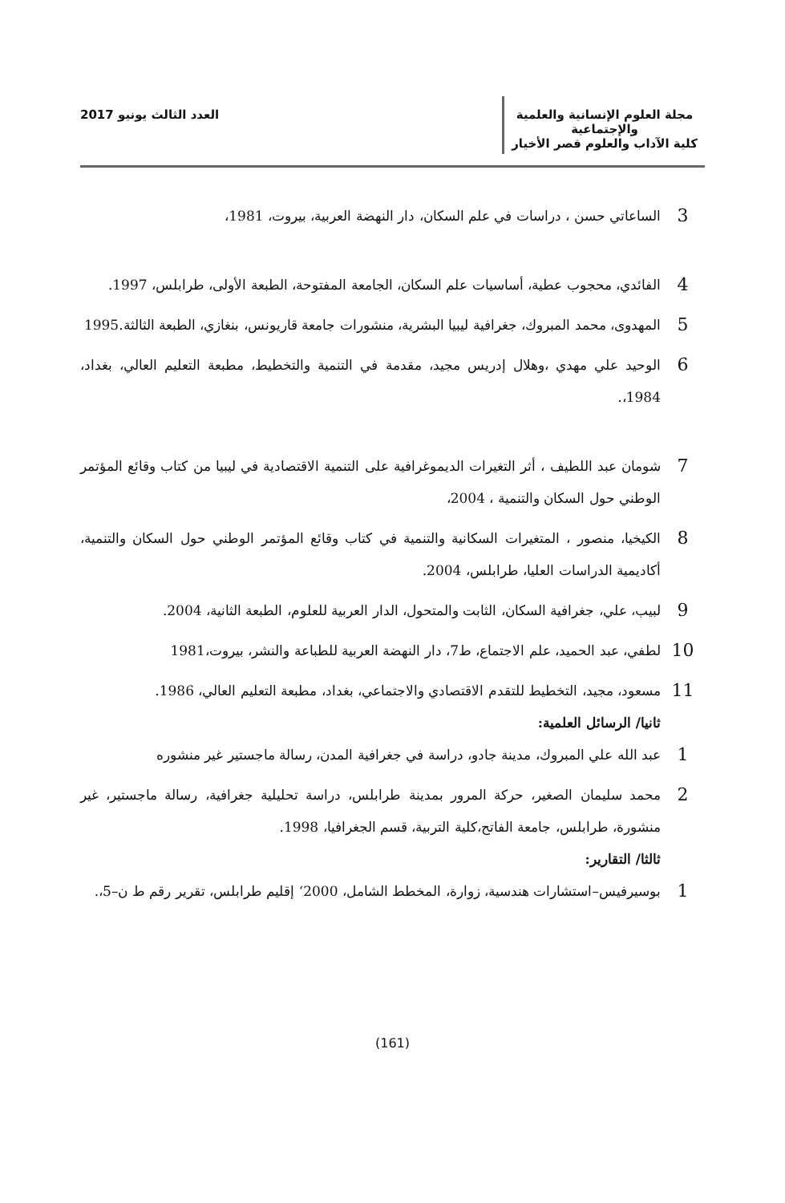مجلة العلوم الإنسانية والعلمية والإجتماعية
كلية الآداب والعلوم قصر الأخيار
العدد الثالث يونيو 2017
3
الساعاتي حسن ، دراسات في علم السكان، دار النهضة العربية، بيروت، 1981،
4
الفائدي، محجوب عطية، أساسيات علم السكان، الجامعة المفتوحة، الطبعة الأولى، طرابلس، 1997.
5
المهدوى، محمد المبروك، جغرافية ليبيا البشرية، منشورات جامعة قاريونس، بنغازي، الطبعة الثالثة.1995
6
الوحيد علي مهدي ،وهلال إدريس مجيد، مقدمة في التنمية والتخطيط، مطبعة التعليم العالي، بغداد، 1984،.
7
شومان عبد اللطيف ، أثر التغيرات الديموغرافية على التنمية الاقتصادية في ليبيا من كتاب وقائع المؤتمر الوطني حول السكان والتنمية ، 2004،
8
الكيخيا، منصور ، المتغيرات السكانية والتنمية في كتاب وقائع المؤتمر الوطني حول السكان والتنمية، أكاديمية الدراسات العليا، طرابلس، 2004.
9
لبيب، علي، جغرافية السكان، الثابت والمتحول، الدار العربية للعلوم، الطبعة الثانية، 2004.
10
لطفي، عبد الحميد، علم الاجتماع، ط7، دار النهضة العربية للطباعة والنشر، بيروت،1981
11
مسعود، مجيد، التخطيط للتقدم الاقتصادي والاجتماعي، بغداد، مطبعة التعليم العالي، 1986.
ثانيا/ الرسائل العلمية:
1
عبد الله علي المبروك، مدينة جادو، دراسة في جغرافية المدن، رسالة ماجستير غير منشوره
2
محمد سليمان الصغير، حركة المرور بمدينة طرابلس، دراسة تحليلية جغرافية، رسالة ماجستير، غير منشورة، طرابلس، جامعة الفاتح،كلية التربية، قسم الجغرافيا، 1998.
ثالثا/ التقارير:
1
بوسيرفيس–استشارات هندسية، زوارة، المخطط الشامل، 2000‘ إقليم طرابلس، تقرير رقم ط ن–5،.
(161)